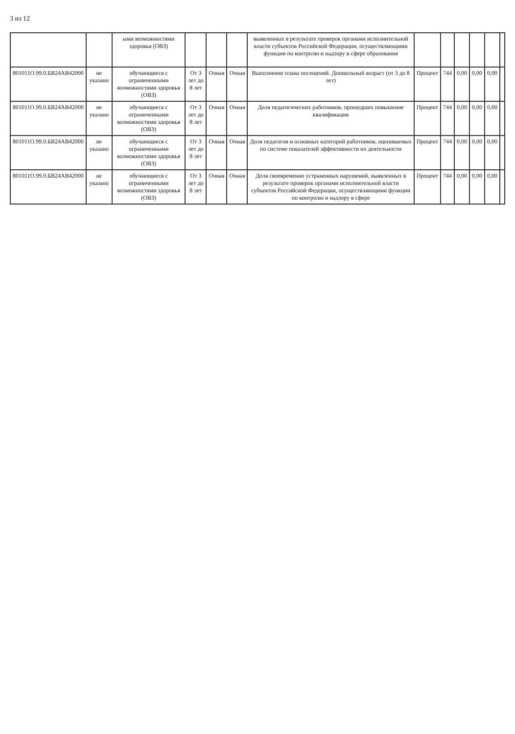3 из 12
| | | ыми возможностями здоровья (ОВЗ) | | | | выявленных в результате проверок органами исполнительной власти субъектов Российской Федерации, осуществляющими функции по контролю и надзору в сфере образования | | | | | | |
| 801011О.99.0.БВ24АВ42000 | не указано | обучающиеся с ограниченными возможностями здоровья (ОВЗ) | От 3 лет до 8 лет | Очная | Очная | Выполнение плана посещений. Дошкольный возраст (от 3 до 8 лет) | Процент | 744 | 0,00 | 0,00 | 0,00 | |
| 801011О.99.0.БВ24АВ42000 | не указано | обучающиеся с ограниченными возможностями здоровья (ОВЗ) | От 3 лет до 8 лет | Очная | Очная | Доля педагогических работников, прошедших повышение квалификации | Процент | 744 | 0,00 | 0,00 | 0,00 | |
| 801011О.99.0.БВ24АВ42000 | не указано | обучающиеся с ограниченными возможностями здоровья (ОВЗ) | От 3 лет до 8 лет | Очная | Очная | Доля педагогов и основных категорий работников, оцениваемых по системе показателей эффективности их деятельности | Процент | 744 | 0,00 | 0,00 | 0,00 | |
| 801011О.99.0.БВ24АВ42000 | не указано | обучающиеся с ограниченными возможностями здоровья (ОВЗ) | От 3 лет до 8 лет | Очная | Очная | Доля своевременно устраненных нарушений, выявленных в результате проверок органами исполнительной власти субъектов Российской Федерации, осуществляющими функции по контролю и надзору в сфере | Процент | 744 | 0,00 | 0,00 | 0,00 | |